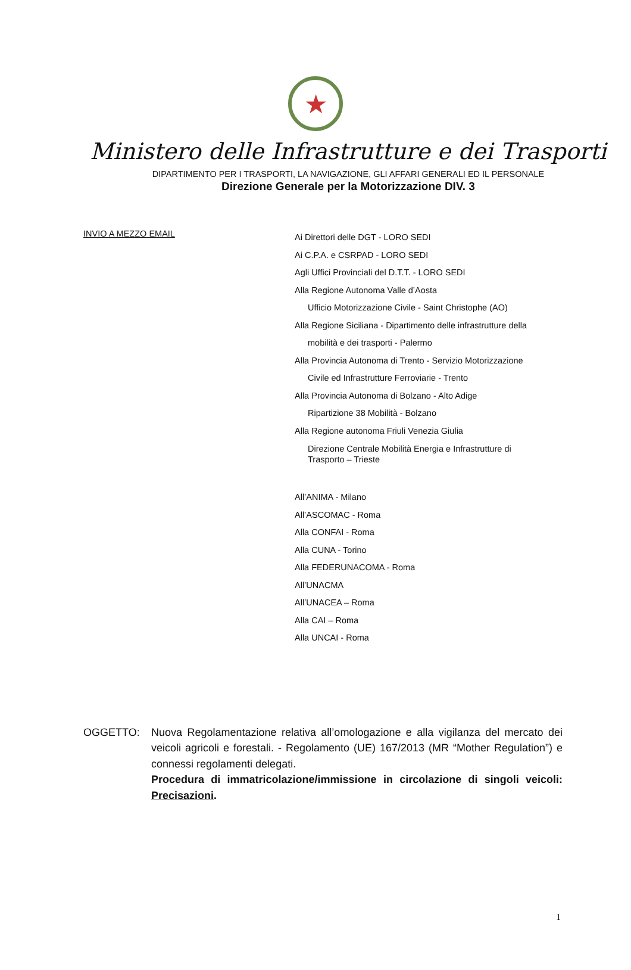★
Ministero delle Infrastrutture e dei Trasporti
DIPARTIMENTO PER I TRASPORTI, LA NAVIGAZIONE, GLI AFFARI GENERALI ED IL PERSONALE
Direzione Generale per la Motorizzazione DIV. 3
INVIO A MEZZO EMAIL
Ai Direttori delle DGT - LORO SEDI
Ai C.P.A. e CSRPAD - LORO SEDI
Agli Uffici Provinciali del D.T.T. - LORO SEDI
Alla Regione Autonoma Valle d’Aosta
Ufficio Motorizzazione Civile - Saint Christophe (AO)
Alla Regione Siciliana - Dipartimento delle infrastrutture della
mobilità e dei trasporti - Palermo
Alla Provincia Autonoma di Trento - Servizio Motorizzazione
Civile ed Infrastrutture Ferroviarie - Trento
Alla Provincia Autonoma di Bolzano - Alto Adige
Ripartizione 38 Mobilità - Bolzano
Alla Regione autonoma Friuli Venezia Giulia
Direzione Centrale Mobilità Energia e Infrastrutture di
Trasporto – Trieste
All’ANIMA - Milano
All’ASCOMAC - Roma
Alla CONFAI - Roma
Alla CUNA - Torino
Alla FEDERUNACOMA - Roma
All’UNACMA
All’UNACEA – Roma
Alla CAI – Roma
Alla UNCAI - Roma
OGGETTO: Nuova Regolamentazione relativa all’omologazione e alla vigilanza del mercato dei veicoli agricoli e forestali. - Regolamento (UE) 167/2013 (MR “Mother Regulation”) e connessi regolamenti delegati.
Procedura di immatricolazione/immissione in circolazione di singoli veicoli: Precisazioni.
1